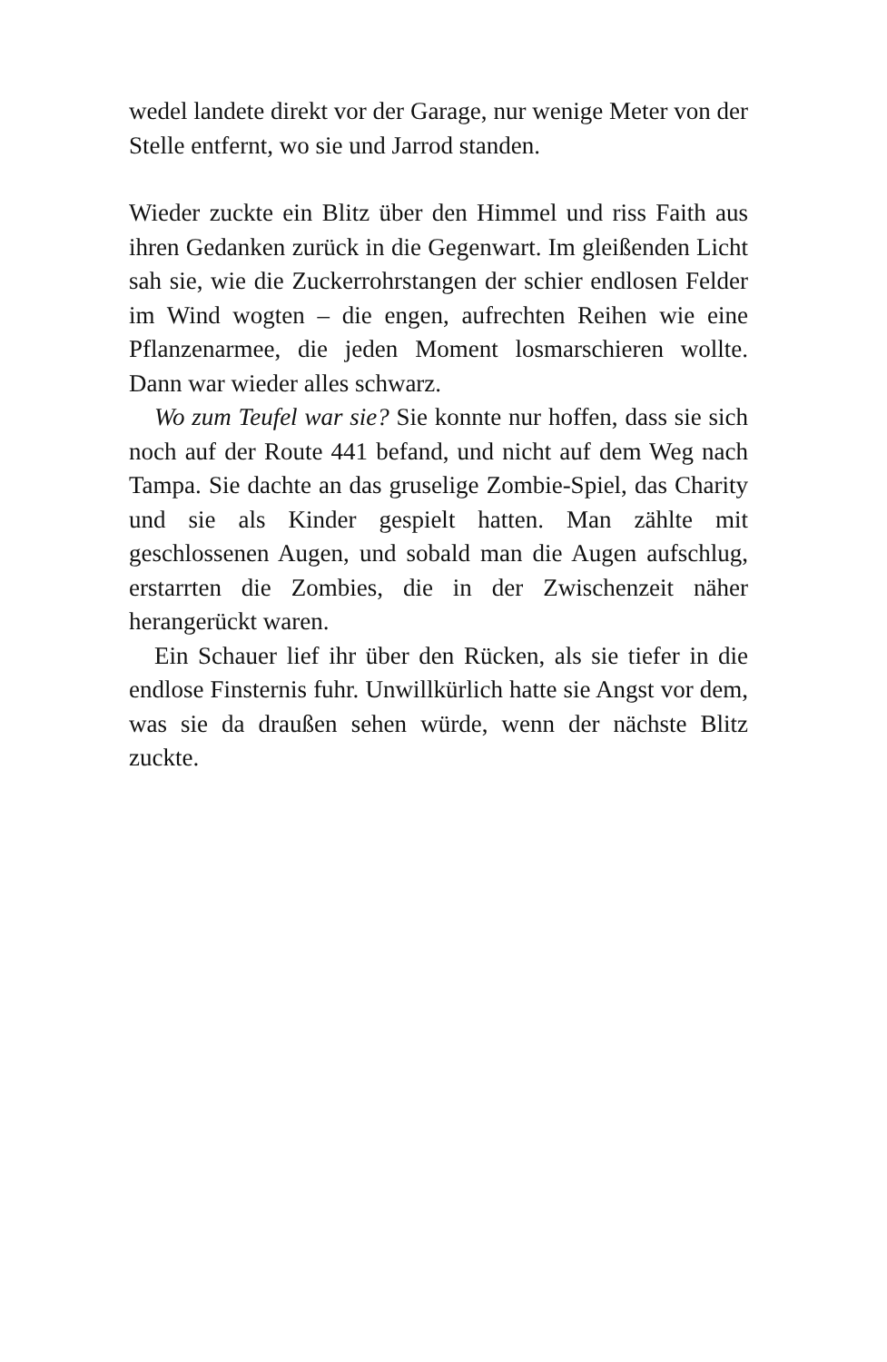wedel landete direkt vor der Garage, nur wenige Meter von der Stelle entfernt, wo sie und Jarrod standen.
Wieder zuckte ein Blitz über den Himmel und riss Faith aus ihren Gedanken zurück in die Gegenwart. Im gleißenden Licht sah sie, wie die Zuckerrohrstangen der schier endlosen Felder im Wind wogten – die engen, aufrechten Reihen wie eine Pflanzenarmee, die jeden Moment losmarschieren wollte. Dann war wieder alles schwarz.
Wo zum Teufel war sie? Sie konnte nur hoffen, dass sie sich noch auf der Route 441 befand, und nicht auf dem Weg nach Tampa. Sie dachte an das gruselige Zombie-Spiel, das Charity und sie als Kinder gespielt hatten. Man zählte mit geschlossenen Augen, und sobald man die Augen aufschlug, erstarrten die Zombies, die in der Zwischenzeit näher herangerückt waren.
Ein Schauer lief ihr über den Rücken, als sie tiefer in die endlose Finsternis fuhr. Unwillkürlich hatte sie Angst vor dem, was sie da draußen sehen würde, wenn der nächste Blitz zuckte.